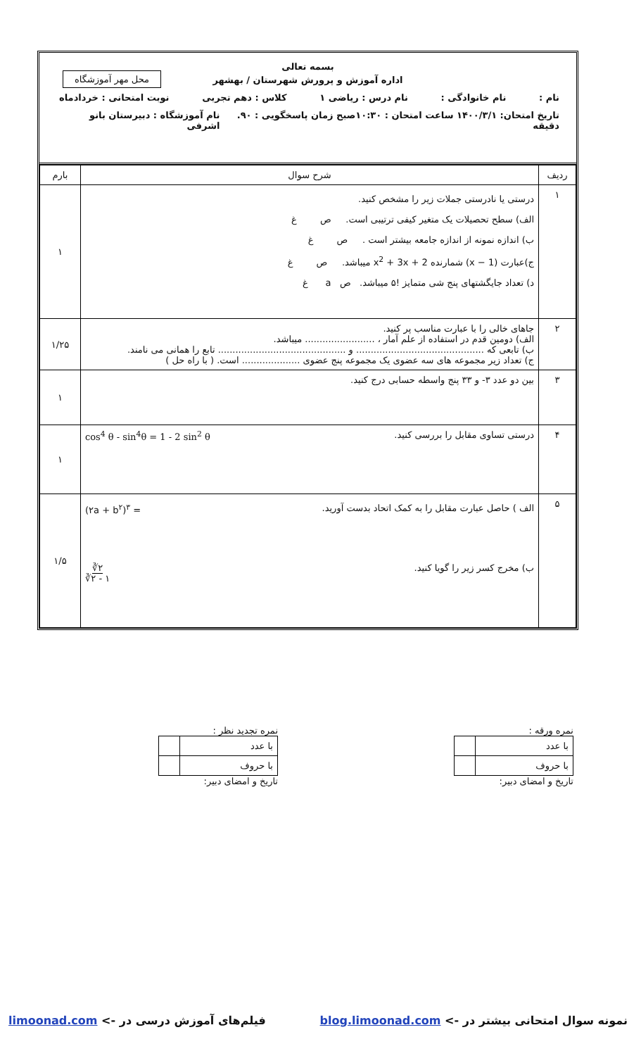بسمه تعالی
اداره آموزش و پرورش شهرستان / بهشهر
محل مهر آموزشگاه
نام : نام خانوادگی : نام درس : ریاضی ۱ کلاس : دهم تجربی نوبت امتحانی : خردادماه
تاریخ امتحان: ۱۴۰۰/۳/۱ ساعت امتحان : ۱۰:۳۰صبح زمان پاسخگویی : ۹۰. دقیقه نام آموزشگاه : دبیرستان بانو اشرفی
| ردیف | شرح سوال | بارم |
| --- | --- | --- |
| ۱ | درستی یا نادرستی جملات زیر را مشخص کنید. الف) سطح تحصیلات یک متغیر کیفی ترتیبی است. ص غ ب) اندازه نمونه از اندازه جامعه بیشتر است . ص غ ج)عبارت (x − 1) شمارنده x<sup>2</sup> + 3x + 2 میباشد. ص غ د) تعداد جایگشتهای پنج شی متمایز !۵ میباشد. ص a غ | ۱ |
| ۲ | جاهای خالی را با عبارت مناسب پر کنید. الف) دومین قدم در استفاده از علم آمار ، ........................ میباشد. ب) تابعی که ............................................ و ............................................ تابع را همانی می نامند. ج) تعداد زیر مجموعه های سه عضوی یک مجموعه پنج عضوی .................... است. ( با راه حل ) | ۱/۲۵ |
| ۳ | بین دو عدد ۳- و ۳۳ پنج واسطه حسابی درج کنید. | ۱ |
| ۴ | درستی تساوی مقابل را بررسی کنید. cos<sup>4</sup> θ - sin<sup>4</sup>θ = 1 - 2 sin<sup>2</sup> θ | ۱ |
| ۵ | الف ) حاصل عبارت مقابل را به کمک اتحاد بدست آورید. (۲a + b<sup>۲</sup>)<sup>۳</sup> = ب) مخرج کسر زیر را گویا کنید. ∛۲ ∛۲ - ۱ | ۱/۵ |
نمره ورقه :
| با عدد | |
| با حروف | |
تاریخ و امضای دبیر:
نمره تجدید نظر :
| با عدد | |
| با حروف | |
تاریخ و امضای دبیر:
نمونه سوال امتحانی بیشتر در -> blog.limoonad.com فیلم‌های آموزش درسی در -> limoonad.com